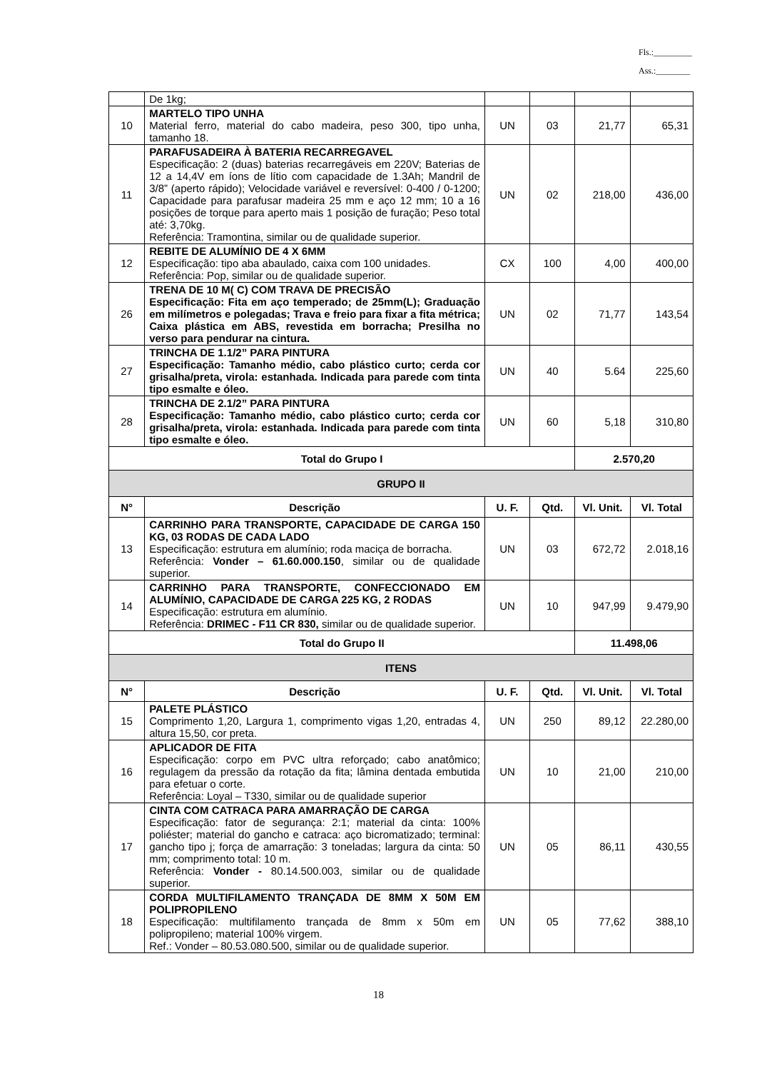Fls.:_________
Ass.:________
| | De 1kg; | | | | |
| 10 | MARTELO TIPO UNHA Material ferro, material do cabo madeira, peso 300, tipo unha, tamanho 18. | UN | 03 | 21,77 | 65,31 |
| 11 | PARAFUSADEIRA À BATERIA RECARREGAVEL Especificação: 2 (duas) baterias recarregáveis em 220V; Baterias de 12 a 14,4V em íons de lítio com capacidade de 1.3Ah; Mandril de 3/8” (aperto rápido); Velocidade variável e reversível: 0-400 / 0-1200; Capacidade para parafusar madeira 25 mm e aço 12 mm; 10 a 16 posições de torque para aperto mais 1 posição de furação; Peso total até: 3,70kg. Referência: Tramontina, similar ou de qualidade superior. | UN | 02 | 218,00 | 436,00 |
| 12 | REBITE DE ALUMÍNIO DE 4 X 6MM Especificação: tipo aba abaulado, caixa com 100 unidades. Referência: Pop, similar ou de qualidade superior. | CX | 100 | 4,00 | 400,00 |
| 26 | TRENA DE 10 M( C) COM TRAVA DE PRECISÃO Especificação: Fita em aço temperado; de 25mm(L); Graduação em milímetros e polegadas; Trava e freio para fixar a fita métrica; Caixa plástica em ABS, revestida em borracha; Presilha no verso para pendurar na cintura. | UN | 02 | 71,77 | 143,54 |
| 27 | TRINCHA DE 1.1/2” PARA PINTURA Especificação: Tamanho médio, cabo plástico curto; cerda cor grisalha/preta, virola: estanhada. Indicada para parede com tinta tipo esmalte e óleo. | UN | 40 | 5.64 | 225,60 |
| 28 | TRINCHA DE 2.1/2” PARA PINTURA Especificação: Tamanho médio, cabo plástico curto; cerda cor grisalha/preta, virola: estanhada. Indicada para parede com tinta tipo esmalte e óleo. | UN | 60 | 5,18 | 310,80 |
| Total do Grupo I | | | | 2.570,20 | |
| GRUPO II | | | | | |
| N° | Descrição | U. F. | Qtd. | Vl. Unit. | Vl. Total |
| 13 | CARRINHO PARA TRANSPORTE, CAPACIDADE DE CARGA 150 KG, 03 RODAS DE CADA LADO Especificação: estrutura em alumínio; roda maciça de borracha. Referência: Vonder – 61.60.000.150 , similar ou de qualidade superior. | UN | 03 | 672,72 | 2.018,16 |
| 14 | CARRINHO PARA TRANSPORTE, CONFECCIONADO EM ALUMÍNIO, CAPACIDADE DE CARGA 225 KG, 2 RODAS Especificação: estrutura em alumínio. Referência: DRIMEC - F11 CR 830, similar ou de qualidade superior. | UN | 10 | 947,99 | 9.479,90 |
| Total do Grupo II | | | | 11.498,06 | |
| ITENS | | | | | |
| N° | Descrição | U. F. | Qtd. | Vl. Unit. | Vl. Total |
| 15 | PALETE PLÁSTICO Comprimento 1,20, Largura 1, comprimento vigas 1,20, entradas 4, altura 15,50, cor preta. | UN | 250 | 89,12 | 22.280,00 |
| 16 | APLICADOR DE FITA Especificação: corpo em PVC ultra reforçado; cabo anatômico; regulagem da pressão da rotação da fita; lâmina dentada embutida para efetuar o corte. Referência: Loyal – T330, similar ou de qualidade superior | UN | 10 | 21,00 | 210,00 |
| 17 | CINTA COM CATRACA PARA AMARRAÇÃO DE CARGA Especificação: fator de segurança: 2:1; material da cinta: 100% poliéster; material do gancho e catraca: aço bicromatizado; terminal: gancho tipo j; força de amarração: 3 toneladas; largura da cinta: 50 mm; comprimento total: 10 m. Referência: Vonder - 80.14.500.003, similar ou de qualidade superior. | UN | 05 | 86,11 | 430,55 |
| 18 | CORDA MULTIFILAMENTO TRANÇADA DE 8MM X 50M EM POLIPROPILENO Especificação: multifilamento trançada de 8mm x 50m em polipropileno; material 100% virgem. Ref.: Vonder – 80.53.080.500, similar ou de qualidade superior. | UN | 05 | 77,62 | 388,10 |
18